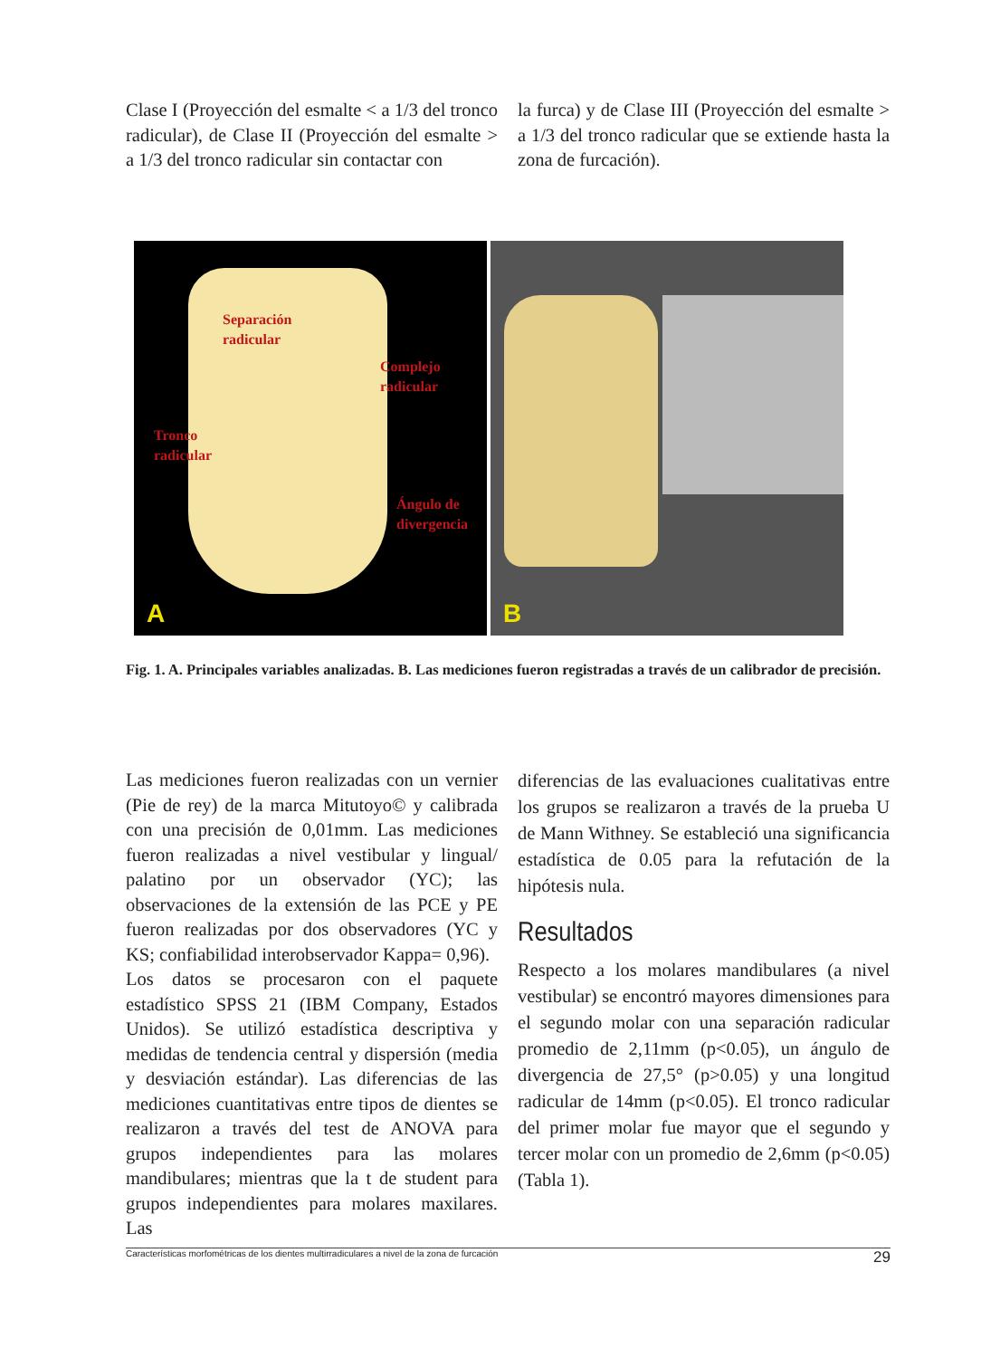Clase I (Proyección del esmalte < a 1/3 del tronco radicular), de Clase II (Proyección del esmalte > a 1/3 del tronco radicular sin contactar con
la furca) y de Clase III (Proyección del esmalte > a 1/3 del tronco radicular que se extiende hasta la zona de furcación).
Separación
radicular
Complejo
radicular
Tronco
radicular
Ángulo de
divergencia
A
B
Fig. 1. A. Principales variables analizadas. B. Las mediciones fueron registradas a través de un calibrador de precisión.
Las mediciones fueron realizadas con un vernier (Pie de rey) de la marca Mitutoyo© y calibrada con una precisión de 0,01mm. Las mediciones fueron realizadas a nivel vestibular y lingual/ palatino por un observador (YC); las observaciones de la extensión de las PCE y PE fueron realizadas por dos observadores (YC y KS; confiabilidad interobservador Kappa= 0,96).
Los datos se procesaron con el paquete estadístico SPSS 21 (IBM Company, Estados Unidos). Se utilizó estadística descriptiva y medidas de tendencia central y dispersión (media y desviación estándar). Las diferencias de las mediciones cuantitativas entre tipos de dientes se realizaron a través del test de ANOVA para grupos independientes para las molares mandibulares; mientras que la t de student para grupos independientes para molares maxilares. Las
diferencias de las evaluaciones cualitativas entre los grupos se realizaron a través de la prueba U de Mann Withney. Se estableció una significancia estadística de 0.05 para la refutación de la hipótesis nula.
Resultados
Respecto a los molares mandibulares (a nivel vestibular) se encontró mayores dimensiones para el segundo molar con una separación radicular promedio de 2,11mm (p<0.05), un ángulo de divergencia de 27,5° (p>0.05) y una longitud radicular de 14mm (p<0.05). El tronco radicular del primer molar fue mayor que el segundo y tercer molar con un promedio de 2,6mm (p<0.05) (Tabla 1).
Características morfométricas de los dientes multirradiculares a nivel de la zona de furcación 29